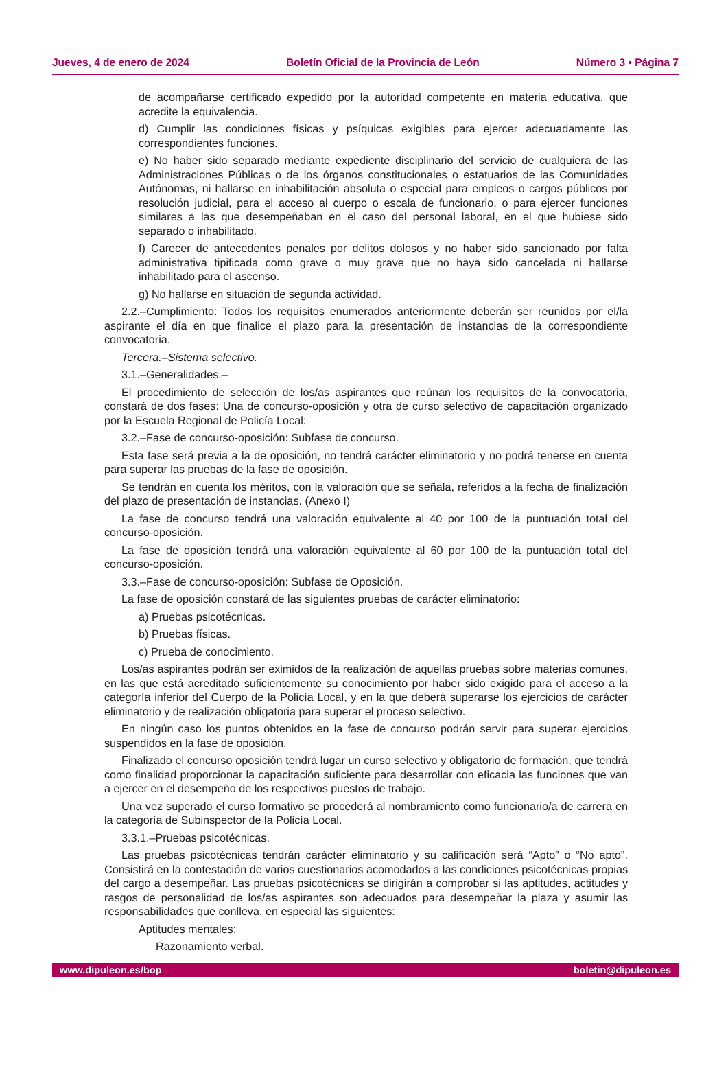Jueves, 4 de enero de 2024 Boletín Oficial de la Provincia de León Número 3 • Página 7
de acompañarse certificado expedido por la autoridad competente en materia educativa, que acredite la equivalencia.
d) Cumplir las condiciones físicas y psíquicas exigibles para ejercer adecuadamente las correspondientes funciones.
e) No haber sido separado mediante expediente disciplinario del servicio de cualquiera de las Administraciones Públicas o de los órganos constitucionales o estatuarios de las Comunidades Autónomas, ni hallarse en inhabilitación absoluta o especial para empleos o cargos públicos por resolución judicial, para el acceso al cuerpo o escala de funcionario, o para ejercer funciones similares a las que desempeñaban en el caso del personal laboral, en el que hubiese sido separado o inhabilitado.
f) Carecer de antecedentes penales por delitos dolosos y no haber sido sancionado por falta administrativa tipificada como grave o muy grave que no haya sido cancelada ni hallarse inhabilitado para el ascenso.
g) No hallarse en situación de segunda actividad.
2.2.–Cumplimiento: Todos los requisitos enumerados anteriormente deberán ser reunidos por el/la aspirante el día en que finalice el plazo para la presentación de instancias de la correspondiente convocatoria.
Tercera.–Sistema selectivo.
3.1.–Generalidades.–
El procedimiento de selección de los/as aspirantes que reúnan los requisitos de la convocatoria, constará de dos fases: Una de concurso-oposición y otra de curso selectivo de capacitación organizado por la Escuela Regional de Policía Local:
3.2.–Fase de concurso-oposición: Subfase de concurso.
Esta fase será previa a la de oposición, no tendrá carácter eliminatorio y no podrá tenerse en cuenta para superar las pruebas de la fase de oposición.
Se tendrán en cuenta los méritos, con la valoración que se señala, referidos a la fecha de finalización del plazo de presentación de instancias. (Anexo I)
La fase de concurso tendrá una valoración equivalente al 40 por 100 de la puntuación total del concurso-oposición.
La fase de oposición tendrá una valoración equivalente al 60 por 100 de la puntuación total del concurso-oposición.
3.3.–Fase de concurso-oposición: Subfase de Oposición.
La fase de oposición constará de las siguientes pruebas de carácter eliminatorio:
a) Pruebas psicotécnicas.
b) Pruebas físicas.
c) Prueba de conocimiento.
Los/as aspirantes podrán ser eximidos de la realización de aquellas pruebas sobre materias comunes, en las que está acreditado suficientemente su conocimiento por haber sido exigido para el acceso a la categoría inferior del Cuerpo de la Policía Local, y en la que deberá superarse los ejercicios de carácter eliminatorio y de realización obligatoria para superar el proceso selectivo.
En ningún caso los puntos obtenidos en la fase de concurso podrán servir para superar ejercicios suspendidos en la fase de oposición.
Finalizado el concurso oposición tendrá lugar un curso selectivo y obligatorio de formación, que tendrá como finalidad proporcionar la capacitación suficiente para desarrollar con eficacia las funciones que van a ejercer en el desempeño de los respectivos puestos de trabajo.
Una vez superado el curso formativo se procederá al nombramiento como funcionario/a de carrera en la categoría de Subinspector de la Policía Local.
3.3.1.–Pruebas psicotécnicas.
Las pruebas psicotécnicas tendrán carácter eliminatorio y su calificación será “Apto” o “No apto”. Consistirá en la contestación de varios cuestionarios acomodados a las condiciones psicotécnicas propias del cargo a desempeñar. Las pruebas psicotécnicas se dirigirán a comprobar si las aptitudes, actitudes y rasgos de personalidad de los/as aspirantes son adecuados para desempeñar la plaza y asumir las responsabilidades que conlleva, en especial las siguientes:
Aptitudes mentales:
Razonamiento verbal.
www.dipuleon.es/bop boletin@dipuleon.es